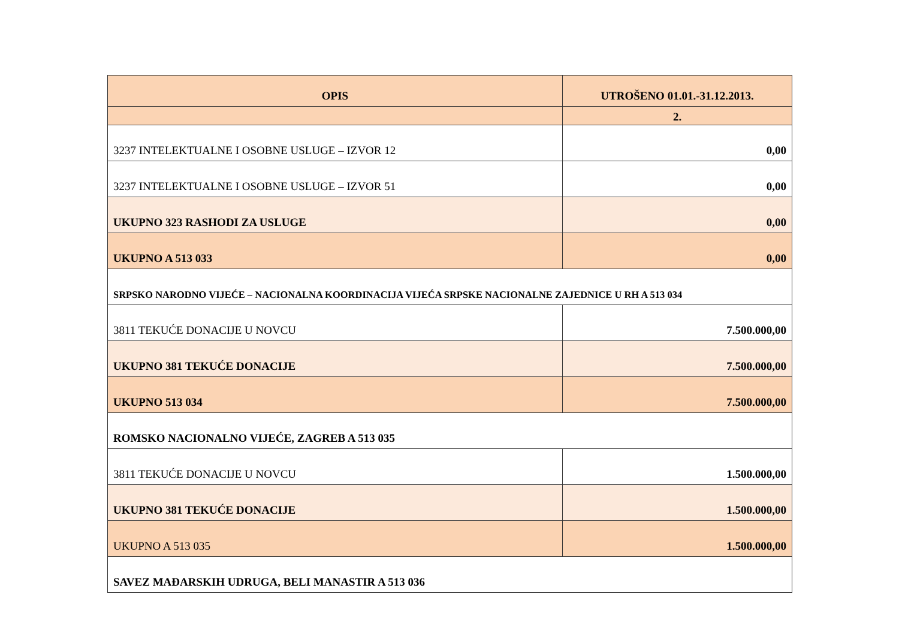| OPIS | UTROŠENO 01.01.-31.12.2013. |
| --- | --- |
| | 2. |
| 3237 INTELEKTUALNE I OSOBNE USLUGE – IZVOR 12 | 0,00 |
| 3237 INTELEKTUALNE I OSOBNE USLUGE – IZVOR 51 | 0,00 |
| UKUPNO 323 RASHODI ZA USLUGE | 0,00 |
| UKUPNO A 513 033 | 0,00 |
| SRPSKO NARODNO VIJEĆE – NACIONALNA KOORDINACIJA VIJEĆA SRPSKE NACIONALNE ZAJEDNICE U RH A 513 034 | |
| 3811 TEKUĆE DONACIJE U NOVCU | 7.500.000,00 |
| UKUPNO 381 TEKUĆE DONACIJE | 7.500.000,00 |
| UKUPNO 513 034 | 7.500.000,00 |
| ROMSKO NACIONALNO VIJEĆE, ZAGREB A 513 035 | |
| 3811 TEKUĆE DONACIJE U NOVCU | 1.500.000,00 |
| UKUPNO 381 TEKUĆE DONACIJE | 1.500.000,00 |
| UKUPNO A 513 035 | 1.500.000,00 |
| SAVEZ MAĐARSKIH UDRUGA, BELI MANASTIR A 513 036 | |